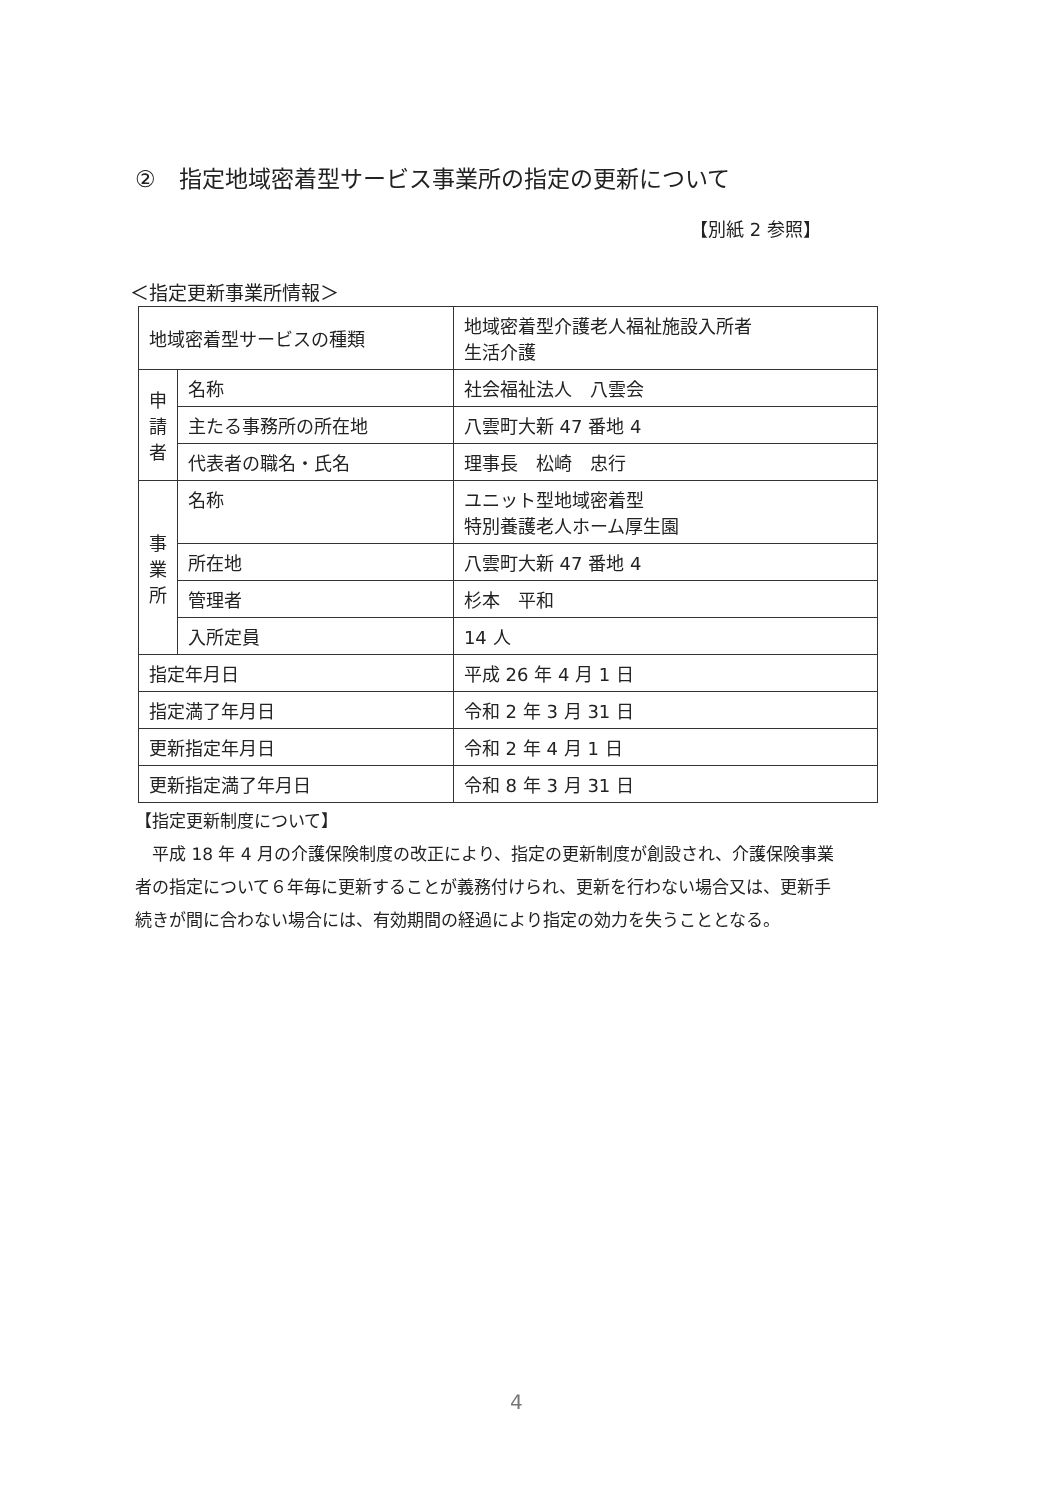②　指定地域密着型サービス事業所の指定の更新について
【別紙 2 参照】
＜指定更新事業所情報＞
| 地域密着型サービスの種類 | | 地域密着型介護老人福祉施設入所者 生活介護 |
| 申 請 者 | 名称 | 社会福祉法人 八雲会 |
| | 主たる事務所の所在地 | 八雲町大新 47 番地 4 |
| | 代表者の職名・氏名 | 理事長 松崎 忠行 |
| 事 業 所 | 名称 | ユニット型地域密着型 特別養護老人ホーム厚生園 |
| | 所在地 | 八雲町大新 47 番地 4 |
| | 管理者 | 杉本 平和 |
| | 入所定員 | 14 人 |
| 指定年月日 | | 平成 26 年 4 月 1 日 |
| 指定満了年月日 | | 令和 2 年 3 月 31 日 |
| 更新指定年月日 | | 令和 2 年 4 月 1 日 |
| 更新指定満了年月日 | | 令和 8 年 3 月 31 日 |
【指定更新制度について】
　平成 18 年 4 月の介護保険制度の改正により、指定の更新制度が創設され、介護保険事業者の指定について６年毎に更新することが義務付けられ、更新を行わない場合又は、更新手続きが間に合わない場合には、有効期間の経過により指定の効力を失うこととなる。
4